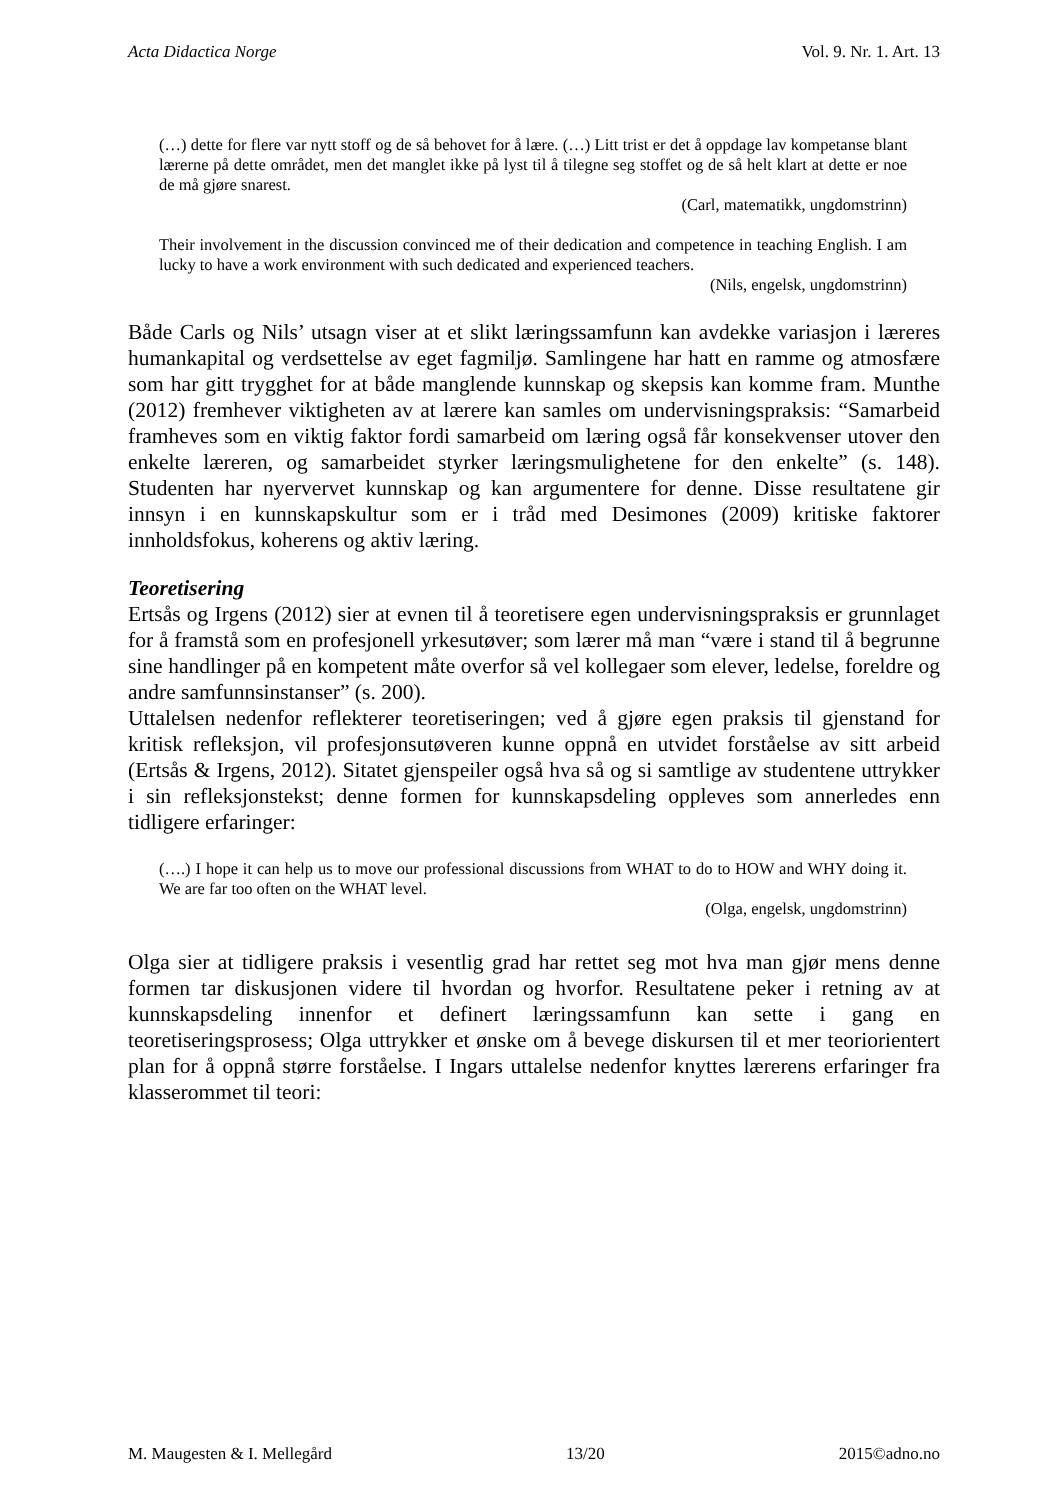Acta Didactica Norge Vol. 9. Nr. 1. Art. 13
(…) dette for flere var nytt stoff og de så behovet for å lære. (…) Litt trist er det å oppdage lav kompetanse blant lærerne på dette området, men det manglet ikke på lyst til å tilegne seg stoffet og de så helt klart at dette er noe de må gjøre snarest.
(Carl, matematikk, ungdomstrinn)
Their involvement in the discussion convinced me of their dedication and competence in teaching English. I am lucky to have a work environment with such dedicated and experienced teachers.
(Nils, engelsk, ungdomstrinn)
Både Carls og Nils’ utsagn viser at et slikt læringssamfunn kan avdekke variasjon i læreres humankapital og verdsettelse av eget fagmiljø. Samlingene har hatt en ramme og atmosfære som har gitt trygghet for at både manglende kunnskap og skepsis kan komme fram. Munthe (2012) fremhever viktigheten av at lærere kan samles om undervisningspraksis: “Samarbeid framheves som en viktig faktor fordi samarbeid om læring også får konsekvenser utover den enkelte læreren, og samarbeidet styrker læringsmulighetene for den enkelte” (s. 148). Studenten har nyervervet kunnskap og kan argumentere for denne. Disse resultatene gir innsyn i en kunnskapskultur som er i tråd med Desimones (2009) kritiske faktorer innholdsfokus, koherens og aktiv læring.
Teoretisering
Ertsås og Irgens (2012) sier at evnen til å teoretisere egen undervisningspraksis er grunnlaget for å framstå som en profesjonell yrkesutøver; som lærer må man “være i stand til å begrunne sine handlinger på en kompetent måte overfor så vel kollegaer som elever, ledelse, foreldre og andre samfunnsinstanser” (s. 200).
Uttalelsen nedenfor reflekterer teoretiseringen; ved å gjøre egen praksis til gjenstand for kritisk refleksjon, vil profesjonsutøveren kunne oppnå en utvidet forståelse av sitt arbeid (Ertsås & Irgens, 2012). Sitatet gjenspeiler også hva så og si samtlige av studentene uttrykker i sin refleksjonstekst; denne formen for kunnskapsdeling oppleves som annerledes enn tidligere erfaringer:
(….) I hope it can help us to move our professional discussions from WHAT to do to HOW and WHY doing it. We are far too often on the WHAT level.
(Olga, engelsk, ungdomstrinn)
Olga sier at tidligere praksis i vesentlig grad har rettet seg mot hva man gjør mens denne formen tar diskusjonen videre til hvordan og hvorfor. Resultatene peker i retning av at kunnskapsdeling innenfor et definert læringssamfunn kan sette i gang en teoretiseringsprosess; Olga uttrykker et ønske om å bevege diskursen til et mer teoriorientert plan for å oppnå større forståelse. I Ingars uttalelse nedenfor knyttes lærerens erfaringer fra klasserommet til teori:
M. Maugesten & I. Mellegård 13/20 2015©adno.no